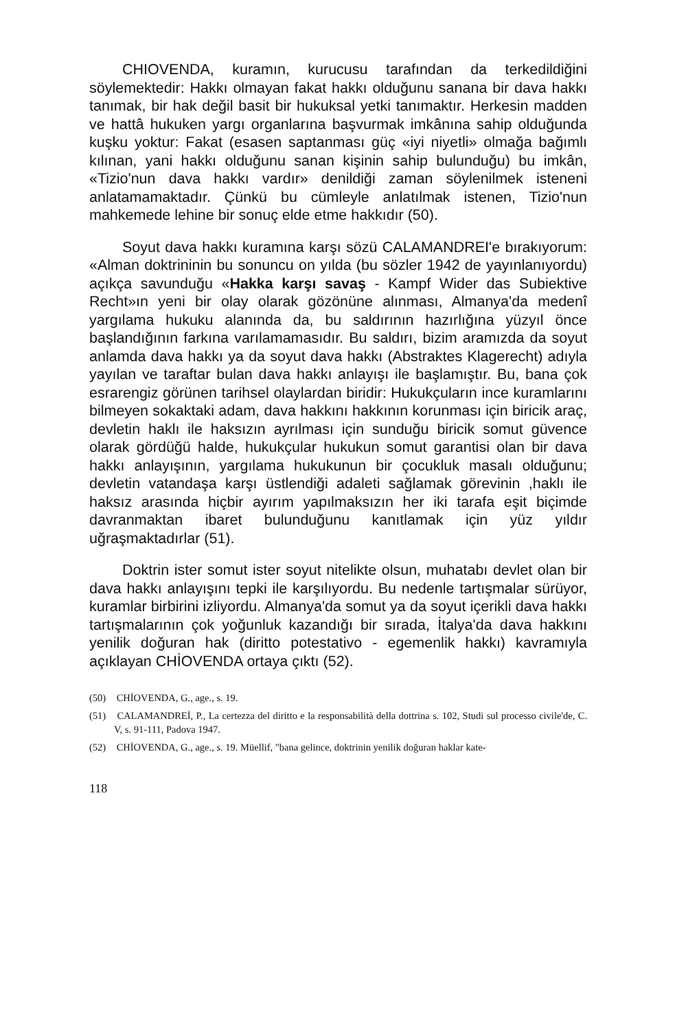CHIOVENDA, kuramın, kurucusu tarafından da terkedildiğini söylemektedir: Hakkı olmayan fakat hakkı olduğunu sanana bir dava hakkı tanımak, bir hak değil basit bir hukuksal yetki tanımaktır. Herkesin madden ve hattâ hukuken yargı organlarına başvurmak imkânına sahip olduğunda kuşku yoktur: Fakat (esasen saptanması güç «iyi niyetli» olmağa bağımlı kılınan, yani hakkı olduğunu sanan kişinin sahip bulunduğu) bu imkân, «Tizio'nun dava hakkı vardır» denildiği zaman söylenilmek isteneni anlatamamaktadır. Çünkü bu cümleyle anlatılmak istenen, Tizio'nun mahkemede lehine bir sonuç elde etme hakkıdır (50).
Soyut dava hakkı kuramına karşı sözü CALAMANDREI'e bırakıyorum: «Alman doktrininin bu sonuncu on yılda (bu sözler 1942 de yayınlanıyordu) açıkça savunduğu «Hakka karşı savaş - Kampf Wider das Subiektive Recht»ın yeni bir olay olarak gözönüne alınması, Almanya'da medenî yargılama hukuku alanında da, bu saldırının hazırlığına yüzyıl önce başlandığının farkına varılamamasıdır. Bu saldırı, bizim aramızda da soyut anlamda dava hakkı ya da soyut dava hakkı (Abstraktes Klagerecht) adıyla yayılan ve taraftar bulan dava hakkı anlayışı ile başlamıştır. Bu, bana çok esrarengiz görünen tarihsel olaylardan biridir: Hukukçuların ince kuramlarını bilmeyen sokaktaki adam, dava hakkını hakkının korunması için biricik araç, devletin haklı ile haksızın ayrılması için sunduğu biricik somut güvence olarak gördüğü halde, hukukçular hukukun somut garantisi olan bir dava hakkı anlayışının, yargılama hukukunun bir çocukluk masalı olduğunu; devletin vatandaşa karşı üstlendiği adaleti sağlamak görevinin ,haklı ile haksız arasında hiçbir ayırım yapılmaksızın her iki tarafa eşit biçimde davranmaktan ibaret bulunduğunu kanıtlamak için yüz yıldır uğraşmaktadırlar (51).
Doktrin ister somut ister soyut nitelikte olsun, muhatabı devlet olan bir dava hakkı anlayışını tepki ile karşılıyordu. Bu nedenle tartışmalar sürüyor, kuramlar birbirini izliyordu. Almanya'da somut ya da soyut içerikli dava hakkı tartışmalarının çok yoğunluk kazandığı bir sırada, İtalya'da dava hakkını yenilik doğuran hak (diritto potestativo - egemenlik hakkı) kavramıyla açıklayan CHİOVENDA ortaya çıktı (52).
(50) CHİOVENDA, G., age., s. 19.
(51) CALAMANDREİ, P., La certezza del diritto e la responsabilità della dottrina s. 102, Studi sul processo civile'de, C. V, s. 91-111, Padova 1947.
(52) CHİOVENDA, G., age., s. 19. Müellif, "bana gelince, doktrinin yenilik doğuran haklar kate-
118